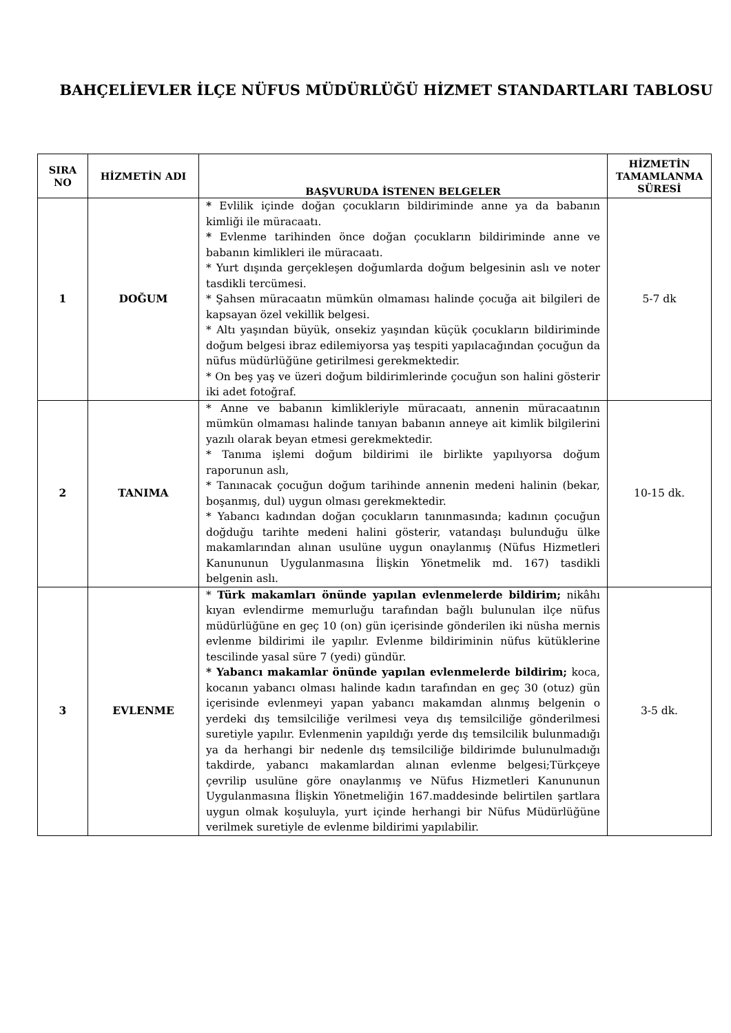BAHÇELİEVLER İLÇE NÜFUS MÜDÜRLÜĞÜ HİZMET STANDARTLARI TABLOSU
| SIRA NO | HİZMETİN ADI | BAŞVURUDA İSTENEN BELGELER | HİZMETİN TAMAMLANMA SÜRESİ |
| --- | --- | --- | --- |
| 1 | DOĞUM | * Evlilik içinde doğan çocukların bildiriminde anne ya da babanın kimliği ile müracaatı. * Evlenme tarihinden önce doğan çocukların bildiriminde anne ve babanın kimlikleri ile müracaatı. * Yurt dışında gerçekleşen doğumlarda doğum belgesinin aslı ve noter tasdikli tercümesi. * Şahsen müracaatın mümkün olmaması halinde çocuğa ait bilgileri de kapsayan özel vekillik belgesi. * Altı yaşından büyük, onsekiz yaşından küçük çocukların bildiriminde doğum belgesi ibraz edilemiyorsa yaş tespiti yapılacağından çocuğun da nüfus müdürlüğüne getirilmesi gerekmektedir. * On beş yaş ve üzeri doğum bildirimlerinde çocuğun son halini gösterir iki adet fotoğraf. | 5-7 dk |
| 2 | TANIMA | * Anne ve babanın kimlikleriyle müracaatı, annenin müracaatının mümkün olmaması halinde tanıyan babanın anneye ait kimlik bilgilerini yazılı olarak beyan etmesi gerekmektedir. * Tanıma işlemi doğum bildirimi ile birlikte yapılıyorsa doğum raporunun aslı, * Tanınacak çocuğun doğum tarihinde annenin medeni halinin (bekar, boşanmış, dul) uygun olması gerekmektedir. * Yabancı kadından doğan çocukların tanınmasında; kadının çocuğun doğduğu tarihte medeni halini gösterir, vatandaşı bulunduğu ülke makamlarından alınan usulüne uygun onaylanmış (Nüfus Hizmetleri Kanununun Uygulanmasına İlişkin Yönetmelik md. 167) tasdikli belgenin aslı. | 10-15 dk. |
| 3 | EVLENME | * Türk makamları önünde yapılan evlenmelerde bildirim; nikâhı kıyan evlendirme memurluğu tarafından bağlı bulunulan ilçe nüfus müdürlüğüne en geç 10 (on) gün içerisinde gönderilen iki nüsha mernis evlenme bildirimi ile yapılır. Evlenme bildiriminin nüfus kütüklerine tescilinde yasal süre 7 (yedi) gündür. * Yabancı makamlar önünde yapılan evlenmelerde bildirim; koca, kocanın yabancı olması halinde kadın tarafından en geç 30 (otuz) gün içerisinde evlenmeyi yapan yabancı makamdan alınmış belgenin o yerdeki dış temsilciliğe verilmesi veya dış temsilciliğe gönderilmesi suretiyle yapılır. Evlenmenin yapıldığı yerde dış temsilcilik bulunmadığı ya da herhangi bir nedenle dış temsilciliğe bildirimde bulunulmadığı takdirde, yabancı makamlardan alınan evlenme belgesi;Türkçeye çevrilip usulüne göre onaylanmış ve Nüfus Hizmetleri Kanununun Uygulanmasına İlişkin Yönetmeliğin 167.maddesinde belirtilen şartlara uygun olmak koşuluyla, yurt içinde herhangi bir Nüfus Müdürlüğüne verilmek suretiyle de evlenme bildirimi yapılabilir. | 3-5 dk. |